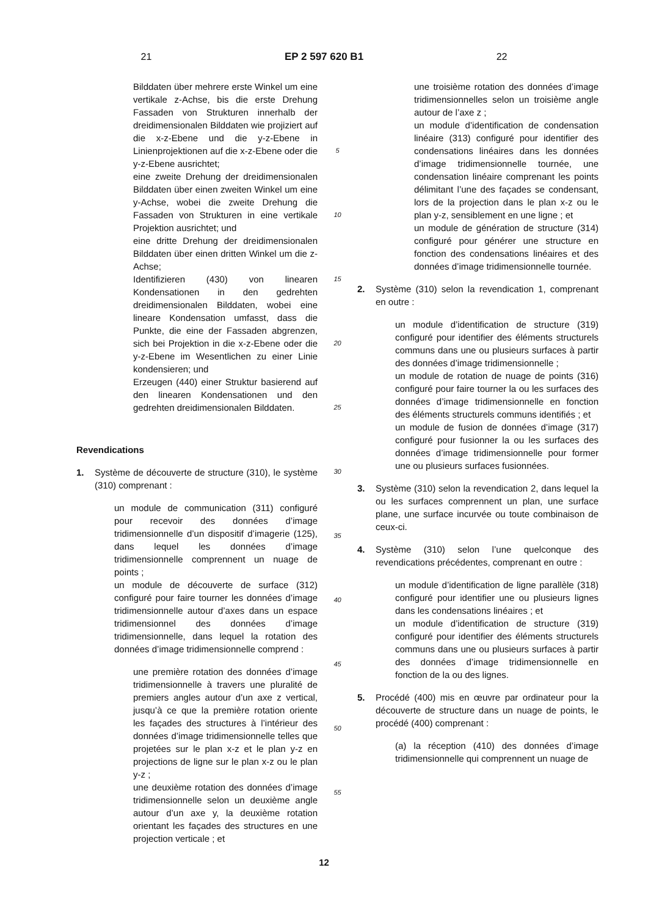21 EP 2 597 620 B1 22
Bilddaten über mehrere erste Winkel um eine vertikale z-Achse, bis die erste Drehung Fassaden von Strukturen innerhalb der dreidimensionalen Bilddaten wie projiziert auf die x-z-Ebene und die y-z-Ebene in Linienprojektionen auf die x-z-Ebene oder die y-z-Ebene ausrichtet;
eine zweite Drehung der dreidimensionalen Bilddaten über einen zweiten Winkel um eine y-Achse, wobei die zweite Drehung die Fassaden von Strukturen in eine vertikale Projektion ausrichtet; und
eine dritte Drehung der dreidimensionalen Bilddaten über einen dritten Winkel um die z-Achse;
Identifizieren (430) von linearen Kondensationen in den gedrehten dreidimensionalen Bilddaten, wobei eine lineare Kondensation umfasst, dass die Punkte, die eine der Fassaden abgrenzen, sich bei Projektion in die x-z-Ebene oder die y-z-Ebene im Wesentlichen zu einer Linie kondensieren; und
Erzeugen (440) einer Struktur basierend auf den linearen Kondensationen und den gedrehten dreidimensionalen Bilddaten.
Revendications
1. Système de découverte de structure (310), le système (310) comprenant :
un module de communication (311) configuré pour recevoir des données d’image tridimensionnelle d’un dispositif d’imagerie (125), dans lequel les données d’image tridimensionnelle comprennent un nuage de points ;
un module de découverte de surface (312) configuré pour faire tourner les données d’image tridimensionnelle autour d’axes dans un espace tridimensionnel des données d’image tridimensionnelle, dans lequel la rotation des données d’image tridimensionnelle comprend :
une première rotation des données d’image tridimensionnelle à travers une pluralité de premiers angles autour d’un axe z vertical, jusqu’à ce que la première rotation oriente les façades des structures à l’intérieur des données d’image tridimensionnelle telles que projetées sur le plan x-z et le plan y-z en projections de ligne sur le plan x-z ou le plan y-z ;
une deuxième rotation des données d’image tridimensionnelle selon un deuxième angle autour d’un axe y, la deuxième rotation orientant les façades des structures en une projection verticale ; et
5
10
15
20
25
30
35
40
45
50
55
une troisième rotation des données d’image tridimensionnelles selon un troisième angle autour de l’axe z ;
un module d’identification de condensation linéaire (313) configuré pour identifier des condensations linéaires dans les données d’image tridimensionnelle tournée, une condensation linéaire comprenant les points délimitant l’une des façades se condensant, lors de la projection dans le plan x-z ou le plan y-z, sensiblement en une ligne ; et
un module de génération de structure (314) configuré pour générer une structure en fonction des condensations linéaires et des données d’image tridimensionnelle tournée.
2. Système (310) selon la revendication 1, comprenant en outre :
un module d’identification de structure (319) configuré pour identifier des éléments structurels communs dans une ou plusieurs surfaces à partir des données d’image tridimensionnelle ;
un module de rotation de nuage de points (316) configuré pour faire tourner la ou les surfaces des données d’image tridimensionnelle en fonction des éléments structurels communs identifiés ; et
un module de fusion de données d’image (317) configuré pour fusionner la ou les surfaces des données d’image tridimensionnelle pour former une ou plusieurs surfaces fusionnées.
3. Système (310) selon la revendication 2, dans lequel la ou les surfaces comprennent un plan, une surface plane, une surface incurvée ou toute combinaison de ceux-ci.
4. Système (310) selon l’une quelconque des revendications précédentes, comprenant en outre :
un module d’identification de ligne parallèle (318) configuré pour identifier une ou plusieurs lignes dans les condensations linéaires ; et
un module d’identification de structure (319) configuré pour identifier des éléments structurels communs dans une ou plusieurs surfaces à partir des données d’image tridimensionnelle en fonction de la ou des lignes.
5. Procédé (400) mis en œuvre par ordinateur pour la découverte de structure dans un nuage de points, le procédé (400) comprenant :
(a) la réception (410) des données d’image tridimensionnelle qui comprennent un nuage de
12